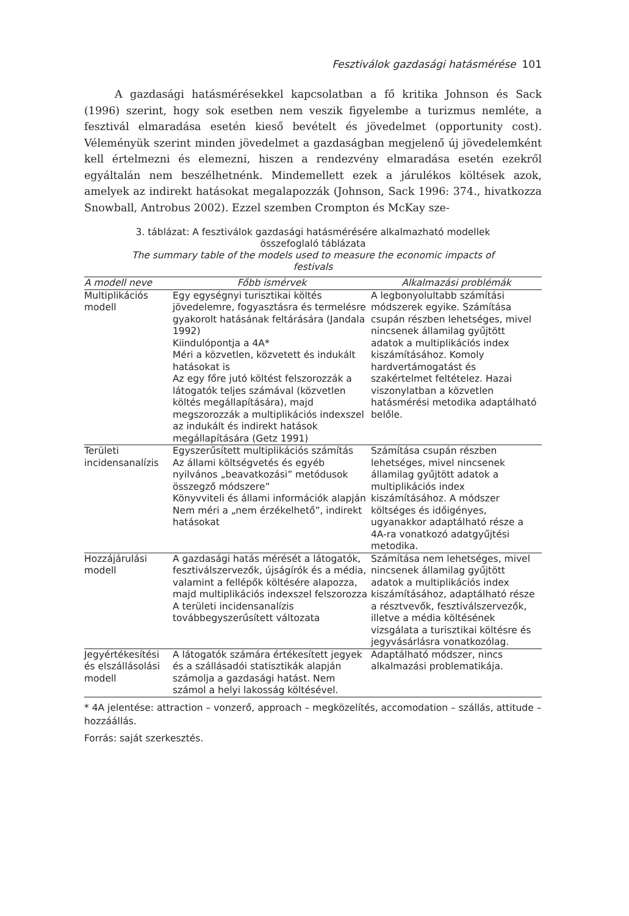Fesztiválok gazdasági hatásmérése 101
A gazdasági hatásmérésekkel kapcsolatban a fő kritika Johnson és Sack (1996) szerint, hogy sok esetben nem veszik figyelembe a turizmus nemléte, a fesztivál elmaradása esetén kieső bevételt és jövedelmet (opportunity cost). Véleményük szerint minden jövedelmet a gazdaságban megjelenő új jövedelemként kell értelmezni és elemezni, hiszen a rendezvény elmaradása esetén ezekről egyáltalán nem beszélhetnénk. Mindemellett ezek a járulékos költések azok, amelyek az indirekt hatásokat megalapozzák (Johnson, Sack 1996: 374., hivatkozza Snowball, Antrobus 2002). Ezzel szemben Crompton és McKay sze-
3. táblázat: A fesztiválok gazdasági hatásmérésére alkalmazható modellek összefoglaló táblázata
The summary table of the models used to measure the economic impacts of festivals
| A modell neve | Főbb ismérvek | Alkalmazási problémák |
| --- | --- | --- |
| Multiplikációs modell | Egy egységnyi turisztikai költés jövedelemre, fogyasztásra és termelésre gyakorolt hatásának feltárására (Jandala 1992) Kiindulópontja a 4A* Méri a közvetlen, közvetett és indukált hatásokat is Az egy főre jutó költést felszorozzák a látogatók teljes számával (közvetlen költés megállapítására), majd megszorozzák a multiplikációs indexszel az indukált és indirekt hatások megállapítására (Getz 1991) | A legbonyolultabb számítási módszerek egyike. Számítása csupán részben lehetséges, mivel nincsenek államilag gyűjtött adatok a multiplikációs index kiszámításához. Komoly hardvertámogatást és szakértelmet feltételez. Hazai viszonylatban a közvetlen hatásmérési metodika adaptálható belőle. |
| Területi incidensanalízis | Egyszerűsített multiplikációs számítás Az állami költségvetés és egyéb nyilvános „beavatkozási” metódusok összegző módszere” Könyvviteli és állami információk alapján Nem méri a „nem érzékelhető”, indirekt hatásokat | Számítása csupán részben lehetséges, mivel nincsenek államilag gyűjtött adatok a multiplikációs index kiszámításához. A módszer költséges és időigényes, ugyanakkor adaptálható része a 4A-ra vonatkozó adatgyűjtési metodika. |
| Hozzájárulási modell | A gazdasági hatás mérését a látogatók, fesztiválszervezők, újságírók és a média, valamint a fellépők költésére alapozza, majd multiplikációs indexszel felszorozza A területi incidensanalízis továbbegyszerűsített változata | Számítása nem lehetséges, mivel nincsenek államilag gyűjtött adatok a multiplikációs index kiszámításához, adaptálható része a résztvevők, fesztiválszervezők, illetve a média költésének vizsgálata a turisztikai költésre és jegyvásárlásra vonatkozólag. |
| Jegyértékesítési és elszállásolási modell | A látogatók számára értékesített jegyek és a szállásadói statisztikák alapján számolja a gazdasági hatást. Nem számol a helyi lakosság költésével. | Adaptálható módszer, nincs alkalmazási problematikája. |
* 4A jelentése: attraction – vonzerő, approach – megközelítés, accomodation – szállás, attitude – hozzáállás.
Forrás: saját szerkesztés.